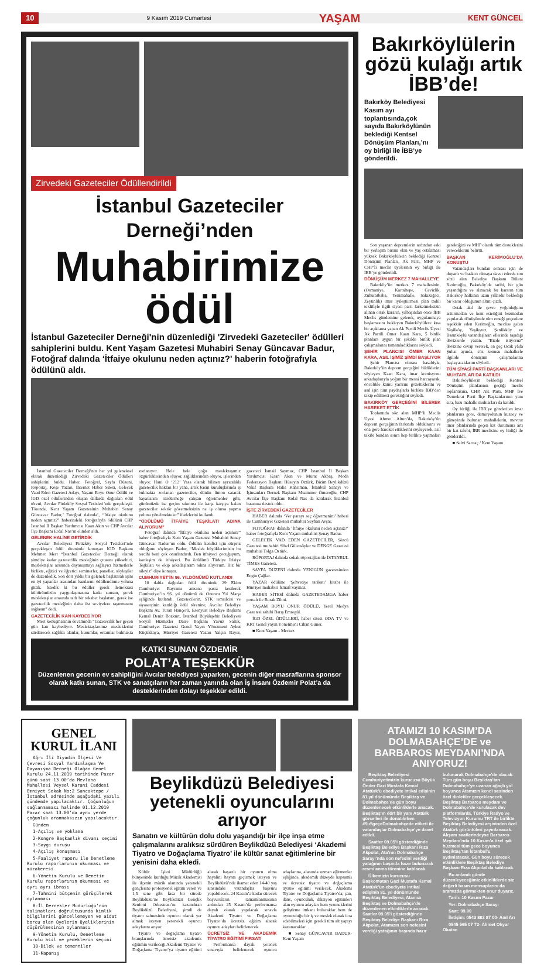10 9 Kasım 2019 Cumartesi YAŞAM KENT GÜNCEL
Zirvedeki Gazeteciler Ödüllendirildi
İstanbul Gazeteciler Derneği’nden
Muhabirimize ödül
İstanbul Gazeteciler Derneği'nin düzenlediği 'Zirvedeki Gazeteciler' ödülleri sahiplerini buldu. Kent Yaşam Gazetesi Muhabiri Senay Güncavar Badur, Fotoğraf dalında ‘İtfaiye okulunu neden açtınız?' haberin fotoğrafıyla ödülünü aldı.
İstanbul Gazeteciler Derneği’nin her yıl geleneksel olarak düzenlediği Zirvedeki Gazeteciler Ödülleri sahiplerini buldu. Haber, Fotoğraf, Sayfa Düzeni, Röportaj, Köşe Yazarı, İnternet Haber Sitesi, Gelecek Vaad Eden Gazeteci Adayı, Yaşam Boyu Onur Ödülü ve İGD özel ödüllerinden oluşan dallarda dağıtılan ödül töreni, Avcılar Firüzköy Sosyal Tesisleri’nde gerçekleşti. Törende, Kent Yaşam Gazetesinin Muhabiri Senay Güncavar Badur,’ Fotoğraf dalında’, “İtfaiye okulunu neden açtınız?” haberindeki fotoğrafıyla ödülünü CHP İstanbul İl Başkan Yardımcısı Kaan Akın ve CHP Avcılar İlçe Başkanı Erdal Nas’ın elinden aldı.
GELENEK HALİNE GETİRDİK
Avcılar Belediyesi Firüzköy Sosyal Tesisleri’nde gerçekleşen ödül töreninde konuşan İGD Başkanı Mehmet Mert “İstanbul Gazeteciler Derneği olarak şimdiye kadar gazetecilik mesleğinin çıtasını yükseltici, meslektaşlar arasında dayanışmayı sağlayıcı hizmetlerle birlikte, eğitici ve öğretici seminerler, paneller, söyleşiler de düzenledik. Son dört yıldır bir gelenek başlatarak işini en iyi yapanlar arasından bazılarını ödüllendirme yoluna gittik. İstedik ki bu ödüller gerek demokrasi kültürümüzün yaygınlaşmasına katkı sunsun, gerek meslektaşlar arasında tatlı bir rekabet başlatsın, gerek ise gazetecilik mesleğinin daha üst seviyelere taşınmasını sağlasın” dedi.
GAZETECİLİK KAN KAYBEDİYOR
Mert konuşmasının devamında “Gazetecilik her geçen gün kan kaybediyor. Meslektaşlarımız mesleklerini sürdürecek sağlıklı alanlar, kurumlar, ortamlar bulmakta zorlanıyor. Hele hele çoğu meslektaşımız özgürlüklerinden oluyor, sağlıklarından oluyor, işlerinden oluyor. Hani O ‘212’ Yasa olarak bilinen ayrıcalıklı gazetecilik hakları bir yana, artık basın kuruluşlarında iş bulmakta zorlanan gazeteciler, dünün limon satarak hayatlarını sürdürmeğe çalışan öğretmenler gibi, günümüzde ise geçim sıkıntısı ile karşı karşıya kalan gazeteciler sektör gözetmeksizin ne iş olursa yapma yoluna yönelmekteler” ifadelerini kullandı.
“ÖDÜLÜMÜ İTFAİYE TEŞKİLATI ADINA ALIYORUM”
Fotoğraf dalında “İtfaiye okulunu neden açtınız?” haber fotoğrafıyla Kent Yaşam Gazetesi Muhabiri Senay Güncavar Badur’un oldu. Ödülün kendisi için sürpriz olduğunu söyleyen Badur, “Meslek büyüklerimizin bu tercihi beni çok onurlandırdı. Ben itfaiyeci çocuğuyum, kardeşim de itfaiyeci. Bu ödülümü Türkiye İtfaiye Teşkilatı ve ekip arkadaşlarım adına alıyorum. Biz bir aileyiz” diye konuştu.
CUMHURİYET’İN 96. YILDÖNÜMÜ KUTLANDI
10 dalda dağıtılan ödül töreninde 29 Ekim Cumhuriyet Bayramı anısına pasta kesilerek Cumhuriyet’in 96. yıl dönümü de Onuncu Yıl Marşı eşliğinde kutlandı. Gazetecilerin, STK temsilcisi ve siyasetçinin katıldığı ödül törenine; Avcılar Belediye Başkanı Av. Turan Hançerli, Esenyurt Belediye Başkanı Kemal Deniz Bozkurt, İstanbul Büyükşehir Belediyesi Sosyal Hizmetler Daire Başkanı Yavuz Saltık, Cumhuriyet Gazetesi Genel Yayın Yönetmeni Aykut Küçükkaya, Hürriyet Gazetesi Yazarı Yalçın Bayer, gazeteci İsmail Saymaz, CHP İstanbul İl Başkan Yardımcısı Kaan Akın ve Murat Akbaş, Moda Federasyon Başkanı Hüseyin Öztürk, Bizim Beylikdüzü Vakıf Başkanı Halis Kahriman, İstanbul Sanayi ve İşinsanları Dernek Başkanı Muammer Ömeroğlu, CHP Avcılar İlçe Başkanı Erdal Nas da katılarak İstanbul basınına destek oldu.
İŞTE ZİRVEDEKİ GAZETECİLER
HABER dalında ‘Ver parayı seç öğretmenini’ haberi ile Cumhuriyet Gazetesi muhabiri Seyhan Avşar.
FOTOĞRAF dalında ‘İtfaiye okulunu neden açtınız?’ haber fotoğrafıyla Kent Yaşam muhabiri Şenay Badur.
GELECEK VAD EDEN GAZETECİLER, Sözcü Gazetesi muhabiri Sibel Gülersöyler ve DENGE Gazetesi muhabiri Tolga Öztürk.
RÖPORTAJ dalında sokak röportajları ile İSTANBUL TİMES Gazetesi.
SAYFA DÜZENİ dalında YENİGÜN gazetesinden Engin Çağlar.
YAZAR ödülüne ‘Şehvetiye tarikatı’ kitabı ile Hürriyet muhabiri İsmail Saymaz.
HABER SİTESİ dalında GAZETEDAMGA haber portalı ile Burak Zihni.
YAŞAM BOYU ONUR ÖDÜLÜ, Yerel Medya Gazetesi sahibi Barış Emregül.
İGD ÖZEL ÖDÜLLERİ, haber sitesi ODA TV ve KRT Genel yayın Yönetmeni Cihan Güner.
■ Kent Yaşam - Merkez
KATKI SUNAN ÖZDEMİR
POLAT’A TEŞEKKÜR
Düzenlenen gecenin ev sahipliğini Avcılar belediyesi yaparken, gecenin diğer masraflarına sponsor olarak katkı sunan, STK ve sanatçıların her zaman yanında olan İş İnsanı Özdemir Polat’a da desteklerinden dolayı teşekkür edildi.
Bakırköylülerin gözü kulağı artık İBB’de!
Bakırköy Belediyesi Kasım ayı toplantısında,çok sayıda Bakırköylünün beklediği Kentsel Dönüşüm Planları,’nı oy birliği ile İBB’ye gönderildi.
Son yaşanan depremlerin ardından eski bir yerleşim birimi olan ve yaş ortalaması yüksek Bakırköylülerin beklediği Kentsel Dönüşüm Planları, Ak Parti, MHP ve CHP’li meclis üyelerinin oy birliği ile İBB’ye gönderildi.
DÖNÜŞÜM MERKEZ 7 MAHALLEYE
Bakırköy’ün merkez 7 mahallesinin, (Osmaniye, Kartaltepe, Cevizlik, Zuhuratbaba, Yenimahalle, Sakızağacı, Zeytinlik) imar iyileştiirmesi plan tadili teklifiyle ilgili siyasi parti farketmeksizin alınan ortak kararın, yılbaşından önce İBB Meclis gündemine gelerek, uygulanmaya başlamasını bekleyen Bakırköylülere kısa bir açıklama yapan Ak Partili Meclis Üyesi Ak Partili Ömer Kaan Kara, 5 binlik planlara uygun bir şekilde binlik plan çalışmalarını tamamladıklarını söyledi.
ŞEHİR PLANCISI ÖMER KAAN KARA, ASIL İŞİMİZ ŞİMDİ BAŞLIYOR
Şehir Plancısı olması hasabiyle, Bakırköy’ün deprem gerçeğini bildiklerini söyleyen Kaan Kara, imar komisyonu arkadaşlarıyla yoğun bir mesai harcayarak, öncelikle kamu yararını gözettiklerini ve asıl işin tüm paydaşlarla birlikte İBB’den takip edilmesi gerektiğini söyledi.
BAKIRKÖY GERÇEĞİNİ BİLEREK HAREKET ETTİK
Toplantıda söz alan MHP’li Meclis Üyesi Ahmet Altun’da, Bakırköy’ün deprem gerçeğinin farkında olduklarını ve ona gore hareket ettiklerini söyleyerek, asıl takibi bundan sonra hep birlikte yapmaları gerektiğini ve MHP olarak tüm desteklerini vereceklerini belirtti.
BAŞKAN KERİMOĞLU’DA KONUŞTU
Vatandaşları bundan sonrası için de duyarlı ve baskıcı olmaya davet ederek son sözü alan Belediye Başkanı Bülent Kerimoğlu, Bakırköy’de tarihi, bir gün yaşandığını ve alınacak bu kararın tüm Bakırköy halkının uzun yıllardır beklediği bir karar olduğunun altını çizdi.
Ortak akıl ile çevre yoğunluğunu arttırmadan ve kent estetiğini bozmadan yapılacak dönüşümde tüm emeği geçenlere teşekkür eden Kerimoğlu, meclise gelen Yeşilköy, Yeşikyurt, Şenlikköy ve Basınköylü vatandaşların ellerinde taşıdığı dövizlerde yazan. “Bizde istiyoruz” dövizine cevap vererek, en geç Ocak yâda Şubat ayında, söz konusu mahallerle ilgilide dönüşüm çalışmalarına başlayacaklarını söyledi.
TÜM SİYASİ PARTİ BAŞKANLARI VE MUHTARLAR DA KATILDI
Bakırköylülerin beklediği Kentsel Dönüşüm planlarının geçtiği meclis toplantısına, CHP, AK Parti, MHP İve Demokrat Parti İlçe Başkanlarının yanı sıra, bazı mahalle muhtarları da katıldı.
Oy birliği ile İBB’ye gönderilen imar planlarına gore, demiryolunun kuzeey ve güneyinde bulunan mahallelerin, mevcut imar planlarında geçen kat durumuna artı bir kat talebi, İBB meclisine oy birliği ile gönderildi.
■ Selvi Sarıtaç / Kent Yaşam
GENEL KURUL İLANI
Ağrı İli Diyadin İlçesi Ve Çevresi Sosyal Yardımlaşma Ve Dayanışma Derneği Olağan Genel Kurulu 24.11.2019 tarihinde Pazar günü saat 13.00’da Mevlana Mahallesi Veysel Karani Caddesi Emniyet Sokak No:2 Sancaktepe / İstanbul adresinde aşağıdaki yazılı gündemde yapılacaktır. Çoğunluğun sağlanmaması halinde 01.12.2019 Pazar saat 13.00’da aynı yerde çoğunluk aranmaksızın yapılacaktır.
Gündem
1-Açılış ve yoklama
2-Kongre Başkanlık divanı seçimi
3-Saygı duruşu
4-Açılış konuşması
5-Faaliyet raporu ile Denetleme Kurulu raporlarının okunması ve müzakeresi
6-Yönetim Kurulu ve Denetim Kurulu raporlarının okunması ve ayrı ayrı ibrası
7-Tahmini bütçenin görüşülerek oylanması
8-İl Dernekler Müdürlüğü’nün talimatları doğrultusunda kimlik bilgilerini güncellemeyen ve aidat borcu olan üyelerin üyeliklerinin düşürülmesinin oylanması
9-Yönetim Kurulu, Denetleme Kurulu asil ve yedeklerin seçimi
10-Dilek ve temenniler
11-Kapanış
Beylikdüzü Belediyesi yetenekli oyuncularını arıyor
Sanatın ve kültürün dolu dolu yaşandığı bir ilçe inşa etme çalışmalarını aralıksız sürdüren Beylikdüzü Belediyesi ‘Akademi Tiyatro ve Doğaçlama Tiyatro’ ile kültür sanat eğitimlerine bir yenisini daha ekledi.
Kültür İşleri Müdürlüğü bünyesinde kurduğu Müzik Akademisi ile ilçenin müzik alanında yetenekli gençlerine profesyonel eğitim veren ve 1,5 sene gibi kısa bir sürede Beylikdüzü’ne Beylikdüzü Gençlik Senfoni Orkestrası’nı kazandıran Beylikdüzü Belediyesi, şimdi de tiyatro sahnesinde oyuncu olarak yer almak isteyen yetenekli oyuncu adaylarını arıyor.
Tiyatro ve doğaçlama tiyatro branşlarında ücretsiz akademik eğitimin verileceği Akademi Tiyatro ve Doğaçlama Tiyatro’ya tiyatro eğitimi alarak başarılı bir oyuncu olma hayalini hayata geçirmek isteyen ve Beylikdüzü’nde ikamet eden 14-40 yaş arasındaki vatandaşlar başvuru yapabilecek. 24 Kasım’a kadar sürecek başvuruların tamamlanmasının ardından 25 Kasım’da performansa dayalı olarak yapılacak sınavla Akademi Tiyatro ve Doğaçlama Tiyatro’da ücretsiz eğitim alacak oyuncu adayları belirlenecek.
ÜCRETSİZ VE AKADEMİK TİYATRO EĞİTİMİ FIRSATI
Performansa dayalı yetenek sınavıyla belirlenecek oyuncu adaylarına, alanında uzman eğitmenler eşliğinde, akademik düzeyde kapsamlı ve ücretsiz tiyatro ve doğaçlama tiyatro eğitimi verilecek. Akademi Tiyatro ve Doğaçlama Tiyatro’da; şan, dans, oyunculuk, diksiyon eğitimleri alan oyuncu adayları hem yeteneklerini geliştirme imkanı bulacaklar hem de oyunculuğu bir iş ve meslek olarak icra edebilmeleri için gerekli tüm alt yapıyı kazanacaklar.
■ Senay GÜNCAVAR BADUR- Kent Yaşam
ATAMIZI 10 KASIM’DA DOLMABAHÇE’DE ve BARBAROS MEYDANI’NDA ANIYORUZ!
Beşiktaş Belediyesi Cumhuriyetimizin kurucusu Büyük Önder Gazi Mustafa Kemal Atatürk’ü ebediyete intikal edişinin 81.yıl dönümünde Beşiktaş ve Dolmabahçe’de gün boyu düzenlenecek etkinliklerle anacak. Beşiktaş’ın dört bir yanı Atatürk görselleri ile donatılırken #9u5geçeDolmabahçede etiketi ile vatandaşlar Dolmabahçe’ye davet edildi.
Saatler 09.05’i gösterdiğinde Beşiktaş Belediye Başkanı Rıza Akpolat, Ata’nın Dolmabahçe Sarayı’nda son nefesini verdiği yatağının başında hazır bulunarak resmi anma törenine katılacak.
Ülkemizin kurucusu Başkomutan Gazi Mustafa Kemal Atatürk’ün ebediyete intikal edişinin 81. yıl dönümünde Beşiktaş Belediyesi, Atamızı Beşiktaş ve Dolmabahçe’de düzenlenen etkinliklerle anacak. Saatler 09.05’i gösterdiğinde Beşiktaş Belediye Başkanı Rıza Akpolat, Atamızın son nefesini verdiği yatağının başında hazır bulunarak Dolmabahçe’de olacak. Tüm gün boyu Beşiktaş’tan Dolmabahçe’ye uzanan ağaçlı yol boyunca Atamızın kendi sesinden özel dinletiler gerçekleşecek. Beşiktaş Barbaros meydanı ve Dolmabahçe’de kurulacak dev platformlarda, Türkiye Radyo ve Televizyon Kurumu TRT ile birlikte Beşiktaş Belediyesi arşivinden özel Atatürk görüntüleri yayınlanacak. Akşam saatlerindeyse Barbaros Meydanı’nda 10 Kasım’a özel ışık hüzmesi tüm gece boyunca Beşiktaş’tan İstanbul’u aydınlatacak. Gün boyu sürecek etkinliklere Beşiktaş Belediye Başkanı Rıza Akpolat da katılacak.
Bu anlamlı günde düzenleyeceğimiz etkinliklerde siz değerli basın mensuplarını da aramızda görmekten onur duyarız.
Tarih: 10 Kasım Pazar
Yer: Dolmabahçe Sarayı
Saat: 09.00
İletişim: 0543 883 87 00- Anıl Arı
0545 565 07 72- Ahmet Okyar Okatan